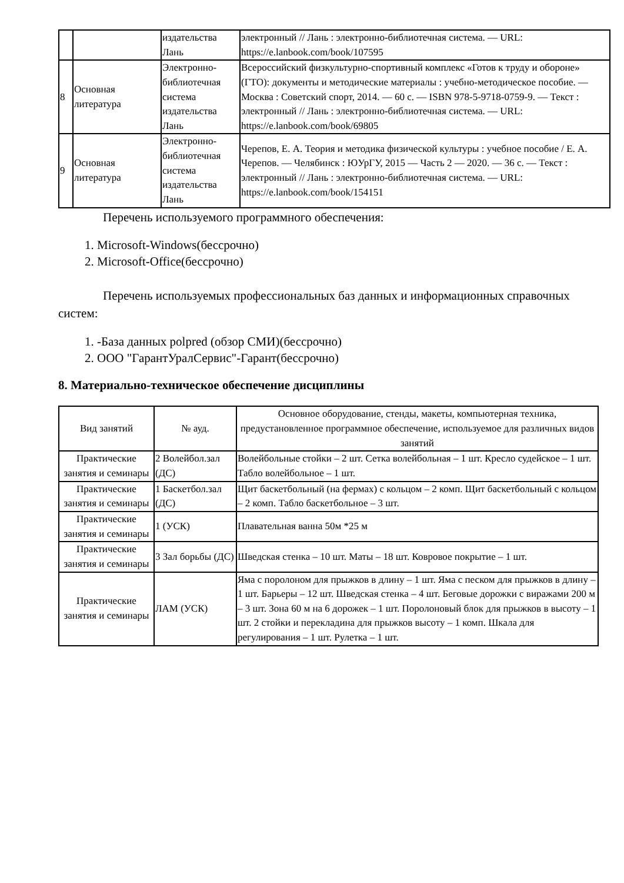| | | издательства Лань | электронный // Лань : электронно-библиотечная система. — URL: https://e.lanbook.com/book/107595 |
| 8 | Основная литература | Электронно-библиотечная система издательства Лань | Всероссийский физкультурно-спортивный комплекс «Готов к труду и обороне» (ГТО): документы и методические материалы : учебно-методическое пособие. — Москва : Советский спорт, 2014. — 60 с. — ISBN 978-5-9718-0759-9. — Текст : электронный // Лань : электронно-библиотечная система. — URL: https://e.lanbook.com/book/69805 |
| 9 | Основная литература | Электронно-библиотечная система издательства Лань | Черепов, Е. А. Теория и методика физической культуры : учебное пособие / Е. А. Черепов. — Челябинск : ЮУрГУ, 2015 — Часть 2 — 2020. — 36 с. — Текст : электронный // Лань : электронно-библиотечная система. — URL: https://e.lanbook.com/book/154151 |
Перечень используемого программного обеспечения:
1. Microsoft-Windows(бессрочно)
2. Microsoft-Office(бессрочно)
Перечень используемых профессиональных баз данных и информационных справочных систем:
1. -База данных polpred (обзор СМИ)(бессрочно)
2. ООО "ГарантУралСервис"-Гарант(бессрочно)
8. Материально-техническое обеспечение дисциплины
| Вид занятий | № ауд. | Основное оборудование, стенды, макеты, компьютерная техника, предустановленное программное обеспечение, используемое для различных видов занятий |
| --- | --- | --- |
| Практические занятия и семинары | 2 Волейбол.зал (ДС) | Волейбольные стойки – 2 шт. Сетка волейбольная – 1 шт. Кресло судейское – 1 шт. Табло волейбольное – 1 шт. |
| Практические занятия и семинары | 1 Баскетбол.зал (ДС) | Щит баскетбольный (на фермах) с кольцом – 2 комп. Щит баскетбольный с кольцом – 2 комп. Табло баскетбольное – 3 шт. |
| Практические занятия и семинары | 1 (УСК) | Плавательная ванна 50м *25 м |
| Практические занятия и семинары | 3 Зал борьбы (ДС) | Шведская стенка – 10 шт. Маты – 18 шт. Ковровое покрытие – 1 шт. |
| Практические занятия и семинары | ЛАМ (УСК) | Яма с поролоном для прыжков в длину – 1 шт. Яма с песком для прыжков в длину – 1 шт. Барьеры – 12 шт. Шведская стенка – 4 шт. Беговые дорожки с виражами 200 м – 3 шт. Зона 60 м на 6 дорожек – 1 шт. Поролоновый блок для прыжков в высоту – 1 шт. 2 стойки и перекладина для прыжков высоту – 1 комп. Шкала для регулирования – 1 шт. Рулетка – 1 шт. |